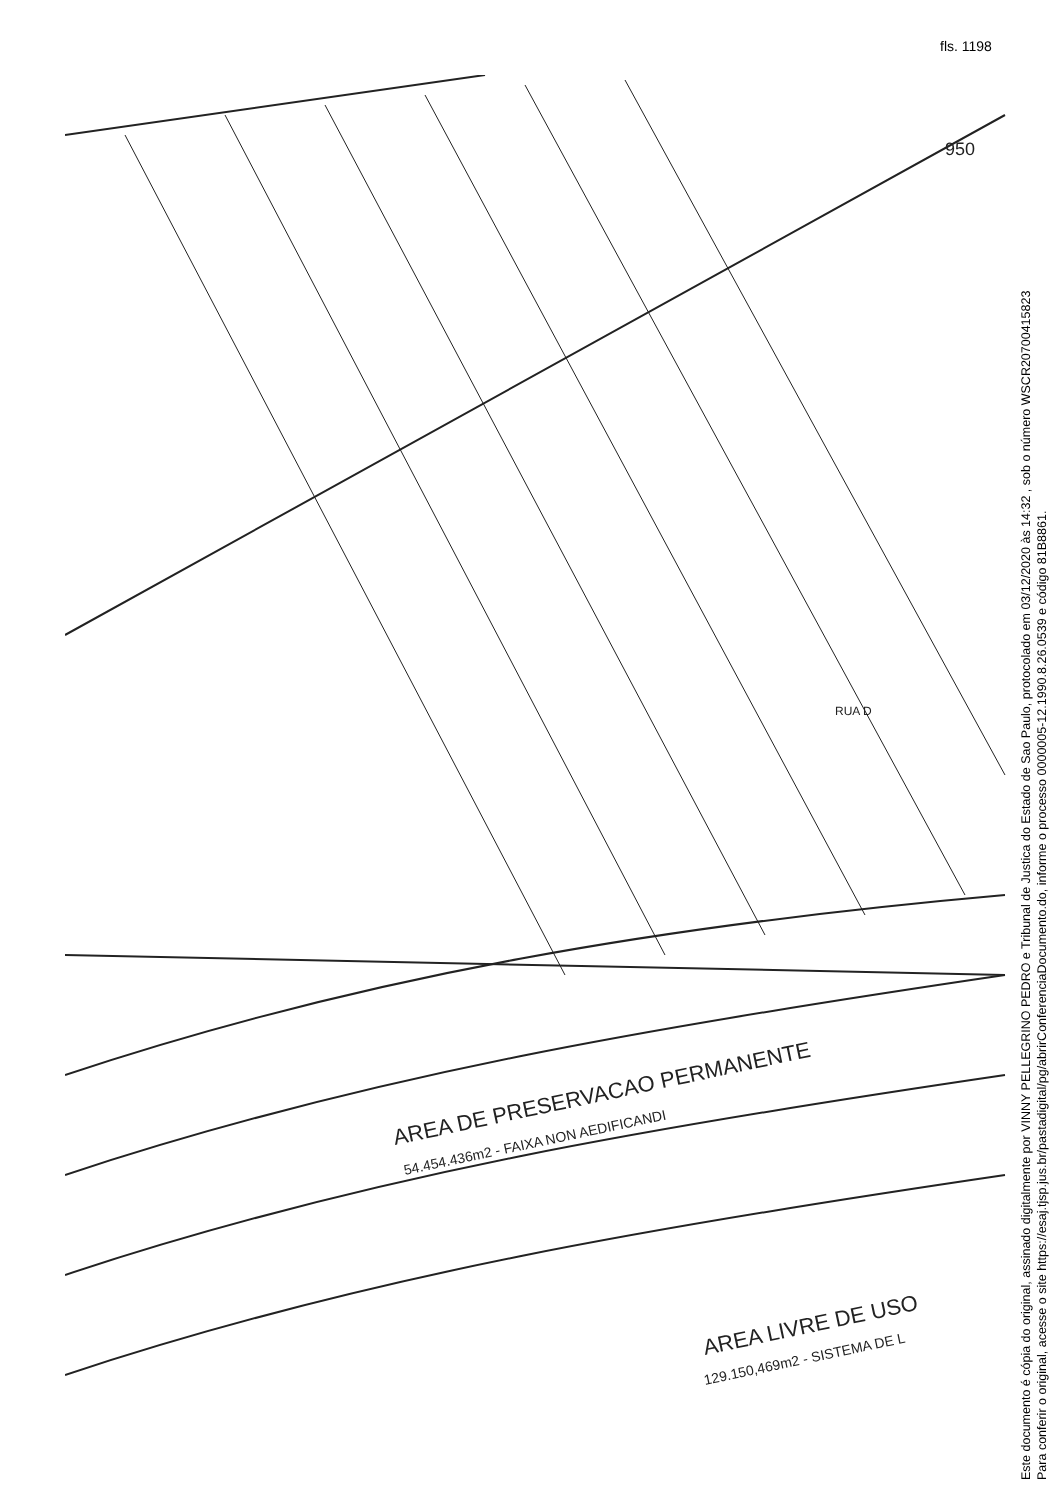fls. 1198
AREA DE PRESERVACAO PERMANENTE
54.454.436m2 - FAIXA NON AEDIFICANDI
AREA LIVRE DE USO
129.150,469m2 - SISTEMA DE L
950
RUA D
Este documento é cópia do original, assinado digitalmente por VINNY PELLEGRINO PEDRO e Tribunal de Justica do Estado de Sao Paulo, protocolado em 03/12/2020 às 14:32 , sob o número WSCR20700415823
Para conferir o original, acesse o site https://esaj.tjsp.jus.br/pastadigital/pg/abrirConferenciaDocumento.do, informe o processo 0000005-12.1990.8.26.0539 e código 81B8861.